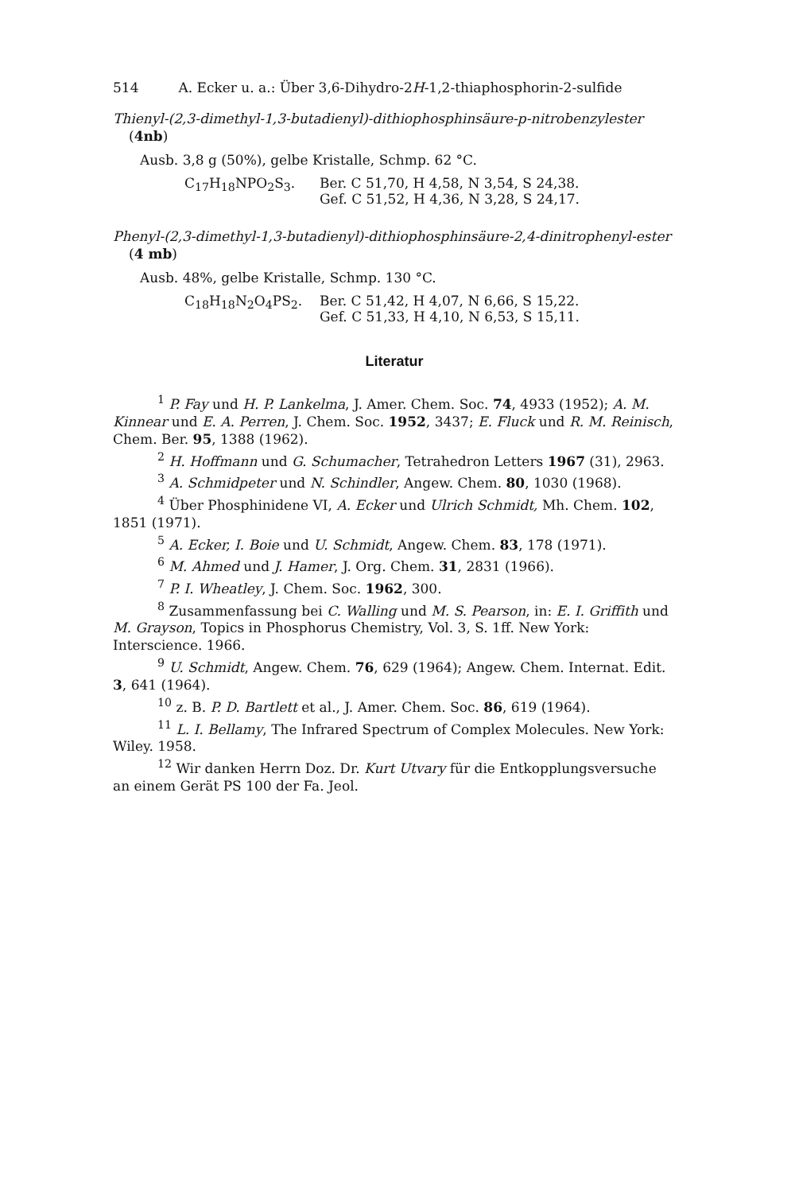514 A. Ecker u. a.: Über 3,6-Dihydro-2H-1,2-thiaphosphorin-2-sulfide
Thienyl-(2,3-dimethyl-1,3-butadienyl)-dithiophosphinsäure-p-nitrobenzylester (4nb)
Ausb. 3,8 g (50%), gelbe Kristalle, Schmp. 62 °C.
C<sub>17</sub>H<sub>18</sub>NPO<sub>2</sub>S<sub>3</sub>. Ber. C 51,70, H 4,58, N 3,54, S 24,38.
Gef. C 51,52, H 4,36, N 3,28, S 24,17.
Phenyl-(2,3-dimethyl-1,3-butadienyl)-dithiophosphinsäure-2,4-dinitrophenyl-ester (4 mb)
Ausb. 48%, gelbe Kristalle, Schmp. 130 °C.
C<sub>18</sub>H<sub>18</sub>N<sub>2</sub>O<sub>4</sub>PS<sub>2</sub>. Ber. C 51,42, H 4,07, N 6,66, S 15,22.
Gef. C 51,33, H 4,10, N 6,53, S 15,11.
Literatur
<sup>1</sup> P. Fay und H. P. Lankelma, J. Amer. Chem. Soc. 74, 4933 (1952); A. M. Kinnear und E. A. Perren, J. Chem. Soc. 1952, 3437; E. Fluck und R. M. Reinisch, Chem. Ber. 95, 1388 (1962).
<sup>2</sup> H. Hoffmann und G. Schumacher, Tetrahedron Letters 1967 (31), 2963.
<sup>3</sup> A. Schmidpeter und N. Schindler, Angew. Chem. 80, 1030 (1968).
<sup>4</sup> Über Phosphinidene VI, A. Ecker und Ulrich Schmidt, Mh. Chem. 102, 1851 (1971).
<sup>5</sup> A. Ecker, I. Boie und U. Schmidt, Angew. Chem. 83, 178 (1971).
<sup>6</sup> M. Ahmed und J. Hamer, J. Org. Chem. 31, 2831 (1966).
<sup>7</sup> P. I. Wheatley, J. Chem. Soc. 1962, 300.
<sup>8</sup> Zusammenfassung bei C. Walling und M. S. Pearson, in: E. I. Griffith und M. Grayson, Topics in Phosphorus Chemistry, Vol. 3, S. 1ff. New York: Interscience. 1966.
<sup>9</sup> U. Schmidt, Angew. Chem. 76, 629 (1964); Angew. Chem. Internat. Edit. 3, 641 (1964).
<sup>10</sup> z. B. P. D. Bartlett et al., J. Amer. Chem. Soc. 86, 619 (1964).
<sup>11</sup> L. I. Bellamy, The Infrared Spectrum of Complex Molecules. New York: Wiley. 1958.
<sup>12</sup> Wir danken Herrn Doz. Dr. Kurt Utvary für die Entkopplungsversuche an einem Gerät PS 100 der Fa. Jeol.